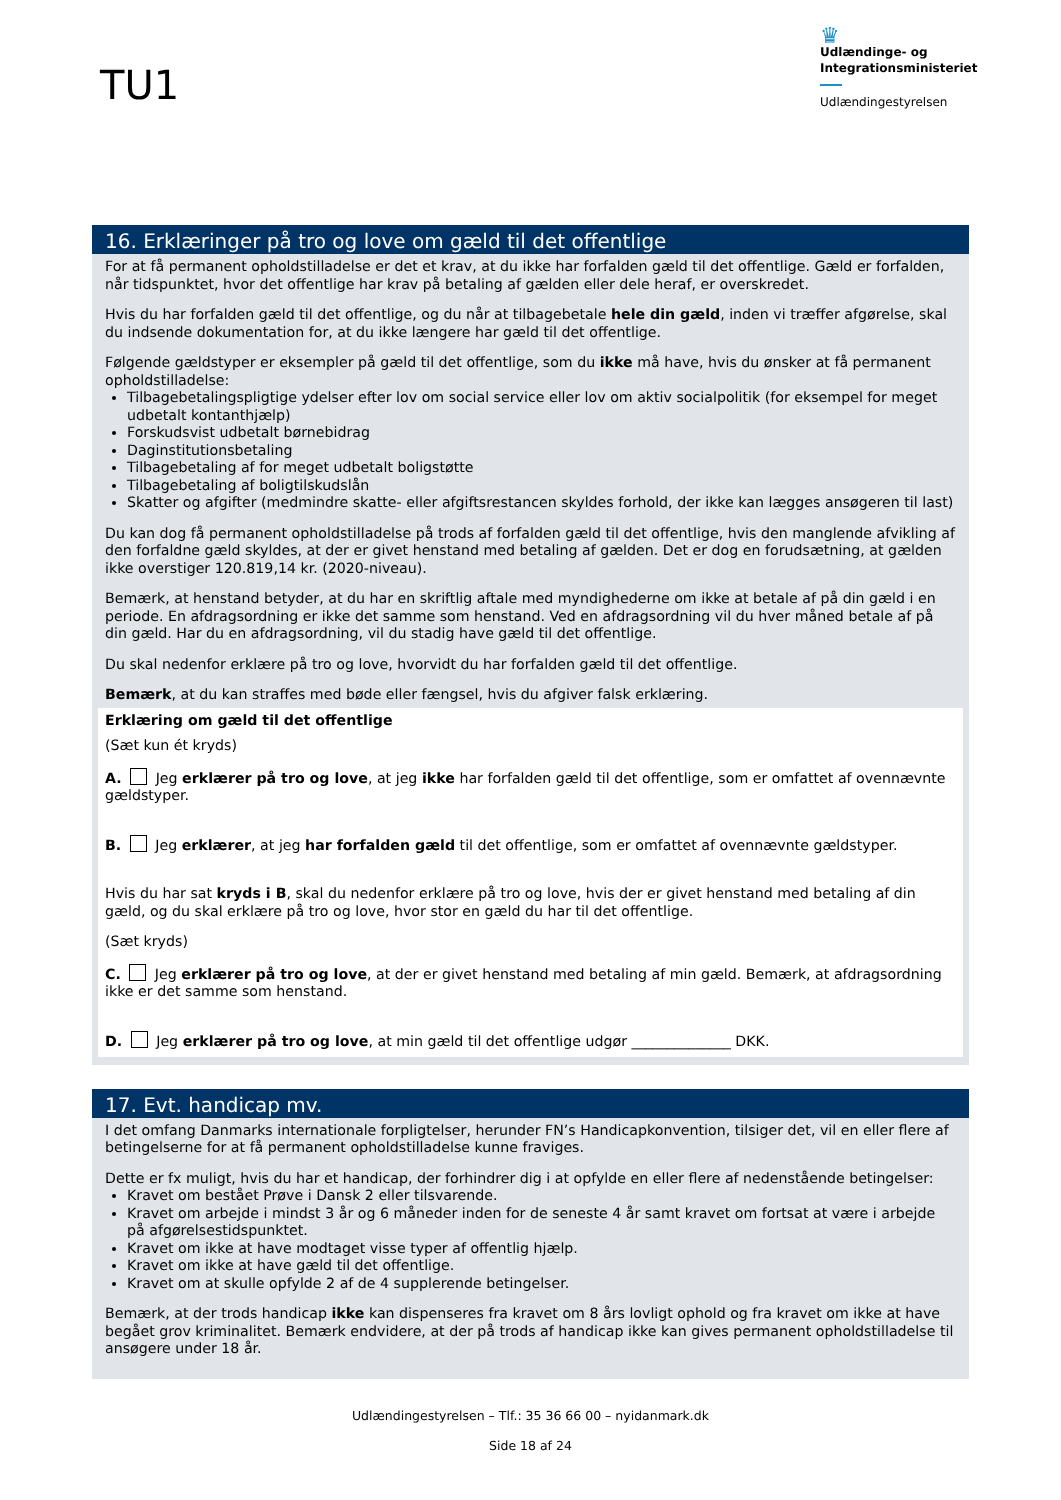TU1
♛
Udlændinge- og
Integrationsministeriet
Udlændingestyrelsen
16. Erklæringer på tro og love om gæld til det offentlige
For at få permanent opholdstilladelse er det et krav, at du ikke har forfalden gæld til det offentlige. Gæld er forfalden, når tidspunktet, hvor det offentlige har krav på betaling af gælden eller dele heraf, er overskredet.
Hvis du har forfalden gæld til det offentlige, og du når at tilbagebetale hele din gæld, inden vi træffer afgørelse, skal du indsende dokumentation for, at du ikke længere har gæld til det offentlige.
Følgende gældstyper er eksempler på gæld til det offentlige, som du ikke må have, hvis du ønsker at få permanent opholdstilladelse:
Tilbagebetalingspligtige ydelser efter lov om social service eller lov om aktiv socialpolitik (for eksempel for meget udbetalt kontanthjælp)
Forskudsvist udbetalt børnebidrag
Daginstitutionsbetaling
Tilbagebetaling af for meget udbetalt boligstøtte
Tilbagebetaling af boligtilskudslån
Skatter og afgifter (medmindre skatte- eller afgiftsrestancen skyldes forhold, der ikke kan lægges ansøgeren til last)
Du kan dog få permanent opholdstilladelse på trods af forfalden gæld til det offentlige, hvis den manglende afvikling af den forfaldne gæld skyldes, at der er givet henstand med betaling af gælden. Det er dog en forudsætning, at gælden ikke overstiger 120.819,14 kr. (2020-niveau).
Bemærk, at henstand betyder, at du har en skriftlig aftale med myndighederne om ikke at betale af på din gæld i en periode. En afdragsordning er ikke det samme som henstand. Ved en afdragsordning vil du hver måned betale af på din gæld. Har du en afdragsordning, vil du stadig have gæld til det offentlige.
Du skal nedenfor erklære på tro og love, hvorvidt du har forfalden gæld til det offentlige.
Bemærk, at du kan straffes med bøde eller fængsel, hvis du afgiver falsk erklæring.
Erklæring om gæld til det offentlige
(Sæt kun ét kryds)
A. Jeg erklærer på tro og love, at jeg ikke har forfalden gæld til det offentlige, som er omfattet af ovennævnte gældstyper.
B. Jeg erklærer, at jeg har forfalden gæld til det offentlige, som er omfattet af ovennævnte gældstyper.
Hvis du har sat kryds i B, skal du nedenfor erklære på tro og love, hvis der er givet henstand med betaling af din gæld, og du skal erklære på tro og love, hvor stor en gæld du har til det offentlige.
(Sæt kryds)
C. Jeg erklærer på tro og love, at der er givet henstand med betaling af min gæld. Bemærk, at afdragsordning ikke er det samme som henstand.
D. Jeg erklærer på tro og love, at min gæld til det offentlige udgør ______________ DKK.
17. Evt. handicap mv.
I det omfang Danmarks internationale forpligtelser, herunder FN’s Handicapkonvention, tilsiger det, vil en eller flere af betingelserne for at få permanent opholdstilladelse kunne fraviges.
Dette er fx muligt, hvis du har et handicap, der forhindrer dig i at opfylde en eller flere af nedenstående betingelser:
Kravet om bestået Prøve i Dansk 2 eller tilsvarende.
Kravet om arbejde i mindst 3 år og 6 måneder inden for de seneste 4 år samt kravet om fortsat at være i arbejde på afgørelsestidspunktet.
Kravet om ikke at have modtaget visse typer af offentlig hjælp.
Kravet om ikke at have gæld til det offentlige.
Kravet om at skulle opfylde 2 af de 4 supplerende betingelser.
Bemærk, at der trods handicap ikke kan dispenseres fra kravet om 8 års lovligt ophold og fra kravet om ikke at have begået grov kriminalitet. Bemærk endvidere, at der på trods af handicap ikke kan gives permanent opholdstilladelse til ansøgere under 18 år.
Udlændingestyrelsen – Tlf.: 35 36 66 00 – nyidanmark.dk
Side 18 af 24